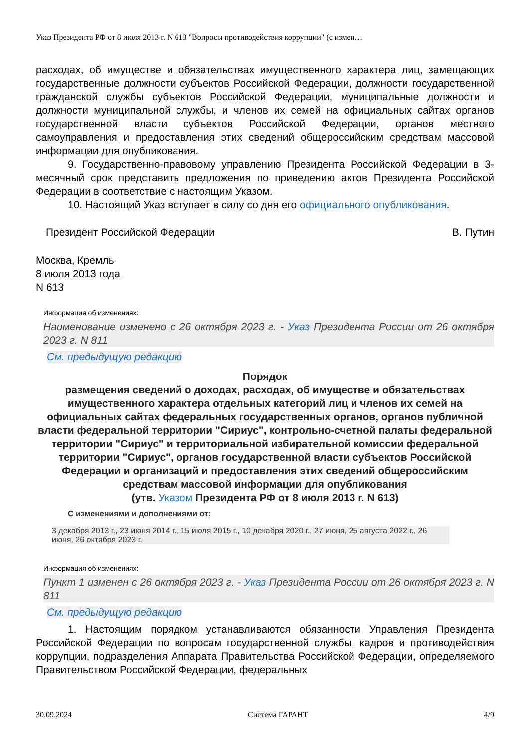Указ Президента РФ от 8 июля 2013 г. N 613 "Вопросы противодействия коррупции" (с измен…
расходах, об имуществе и обязательствах имущественного характера лиц, замещающих государственные должности субъектов Российской Федерации, должности государственной гражданской службы субъектов Российской Федерации, муниципальные должности и должности муниципальной службы, и членов их семей на официальных сайтах органов государственной власти субъектов Российской Федерации, органов местного самоуправления и предоставления этих сведений общероссийским средствам массовой информации для опубликования.
9. Государственно-правовому управлению Президента Российской Федерации в 3-месячный срок представить предложения по приведению актов Президента Российской Федерации в соответствие с настоящим Указом.
10. Настоящий Указ вступает в силу со дня его официального опубликования.
Президент Российской Федерации В. Путин
Москва, Кремль
8 июля 2013 года
N 613
Информация об изменениях:
Наименование изменено с 26 октября 2023 г. - Указ Президента России от 26 октября 2023 г. N 811
См. предыдущую редакцию
Порядок
размещения сведений о доходах, расходах, об имуществе и обязательствах имущественного характера отдельных категорий лиц и членов их семей на официальных сайтах федеральных государственных органов, органов публичной власти федеральной территории "Сириус", контрольно-счетной палаты федеральной территории "Сириус" и территориальной избирательной комиссии федеральной территории "Сириус", органов государственной власти субъектов Российской Федерации и организаций и предоставления этих сведений общероссийским средствам массовой информации для опубликования
(утв. Указом Президента РФ от 8 июля 2013 г. N 613)
С изменениями и дополнениями от:
3 декабря 2013 г., 23 июня 2014 г., 15 июля 2015 г., 10 декабря 2020 г., 27 июня, 25 августа 2022 г., 26 июня, 26 октября 2023 г.
Информация об изменениях:
Пункт 1 изменен с 26 октября 2023 г. - Указ Президента России от 26 октября 2023 г. N 811
См. предыдущую редакцию
1. Настоящим порядком устанавливаются обязанности Управления Президента Российской Федерации по вопросам государственной службы, кадров и противодействия коррупции, подразделения Аппарата Правительства Российской Федерации, определяемого Правительством Российской Федерации, федеральных
30.09.2024 Система ГАРАНТ 4/9